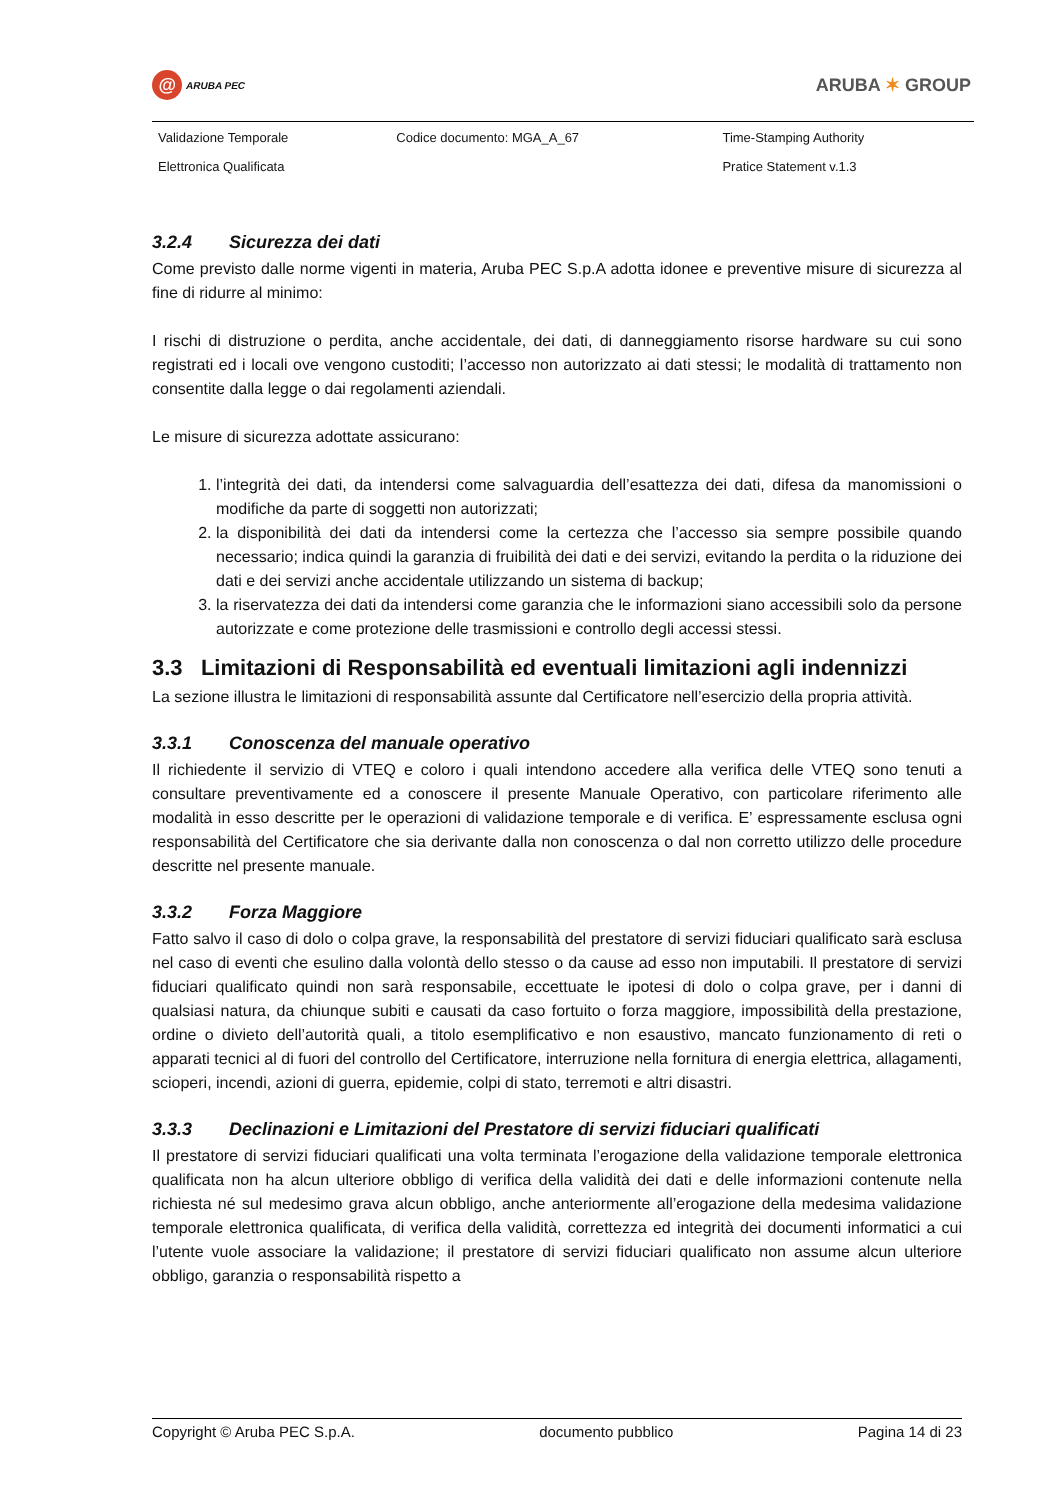@
ARUBA PEC
ARUBA ✶ GROUP
| Validazione Temporale | Codice documento: MGA_A_67 | Time-Stamping Authority |
| Elettronica Qualificata | | Pratice Statement v.1.3 |
3.2.4 Sicurezza dei dati
Come previsto dalle norme vigenti in materia, Aruba PEC S.p.A adotta idonee e preventive misure di sicurezza al fine di ridurre al minimo:
I rischi di distruzione o perdita, anche accidentale, dei dati, di danneggiamento risorse hardware su cui sono registrati ed i locali ove vengono custoditi; l’accesso non autorizzato ai dati stessi; le modalità di trattamento non consentite dalla legge o dai regolamenti aziendali.
Le misure di sicurezza adottate assicurano:
1. l’integrità dei dati, da intendersi come salvaguardia dell’esattezza dei dati, difesa da manomissioni o modifiche da parte di soggetti non autorizzati;
2. la disponibilità dei dati da intendersi come la certezza che l’accesso sia sempre possibile quando necessario; indica quindi la garanzia di fruibilità dei dati e dei servizi, evitando la perdita o la riduzione dei dati e dei servizi anche accidentale utilizzando un sistema di backup;
3. la riservatezza dei dati da intendersi come garanzia che le informazioni siano accessibili solo da persone autorizzate e come protezione delle trasmissioni e controllo degli accessi stessi.
3.3 Limitazioni di Responsabilità ed eventuali limitazioni agli indennizzi
La sezione illustra le limitazioni di responsabilità assunte dal Certificatore nell’esercizio della propria attività.
3.3.1 Conoscenza del manuale operativo
Il richiedente il servizio di VTEQ e coloro i quali intendono accedere alla verifica delle VTEQ sono tenuti a consultare preventivamente ed a conoscere il presente Manuale Operativo, con particolare riferimento alle modalità in esso descritte per le operazioni di validazione temporale e di verifica. E’ espressamente esclusa ogni responsabilità del Certificatore che sia derivante dalla non conoscenza o dal non corretto utilizzo delle procedure descritte nel presente manuale.
3.3.2 Forza Maggiore
Fatto salvo il caso di dolo o colpa grave, la responsabilità del prestatore di servizi fiduciari qualificato sarà esclusa nel caso di eventi che esulino dalla volontà dello stesso o da cause ad esso non imputabili. Il prestatore di servizi fiduciari qualificato quindi non sarà responsabile, eccettuate le ipotesi di dolo o colpa grave, per i danni di qualsiasi natura, da chiunque subiti e causati da caso fortuito o forza maggiore, impossibilità della prestazione, ordine o divieto dell’autorità quali, a titolo esemplificativo e non esaustivo, mancato funzionamento di reti o apparati tecnici al di fuori del controllo del Certificatore, interruzione nella fornitura di energia elettrica, allagamenti, scioperi, incendi, azioni di guerra, epidemie, colpi di stato, terremoti e altri disastri.
3.3.3 Declinazioni e Limitazioni del Prestatore di servizi fiduciari qualificati
Il prestatore di servizi fiduciari qualificati una volta terminata l’erogazione della validazione temporale elettronica qualificata non ha alcun ulteriore obbligo di verifica della validità dei dati e delle informazioni contenute nella richiesta né sul medesimo grava alcun obbligo, anche anteriormente all’erogazione della medesima validazione temporale elettronica qualificata, di verifica della validità, correttezza ed integrità dei documenti informatici a cui l’utente vuole associare la validazione; il prestatore di servizi fiduciari qualificato non assume alcun ulteriore obbligo, garanzia o responsabilità rispetto a
Copyright © Aruba PEC S.p.A. documento pubblico Pagina 14 di 23